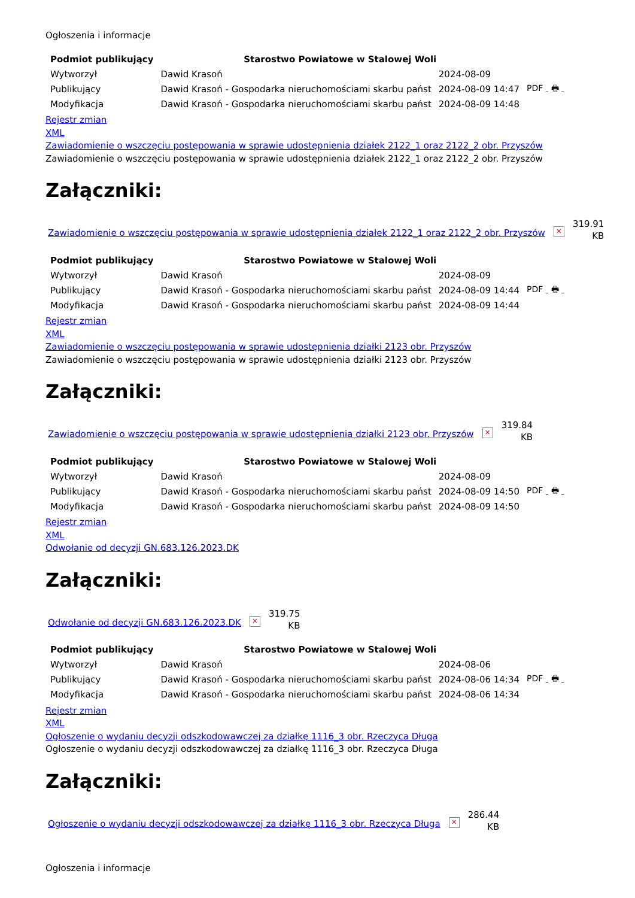Ogłoszenia i informacje
| Podmiot publikujący | Starostwo Powiatowe w Stalowej Woli | | |
| Wytworzył | Dawid Krasoń | 2024-08-09 | PDF 🖶 |
| Publikujący | Dawid Krasoń - Gospodarka nieruchomościami skarbu państ | 2024-08-09 14:47 | |
| Modyfikacja | Dawid Krasoń - Gospodarka nieruchomościami skarbu państ | 2024-08-09 14:48 | |
Rejestr zmian
XML
Zawiadomienie o wszczęciu postępowania w sprawie udostępnienia działek 2122_1 oraz 2122_2 obr. Przyszów
Zawiadomienie o wszczęciu postępowania w sprawie udostępnienia działek 2122_1 oraz 2122_2 obr. Przyszów
Załączniki:
Zawiadomienie o wszczęciu postępowania w sprawie udostępnienia działek 2122_1 oraz 2122_2 obr. Przyszów ✕
319.91
KB
| Podmiot publikujący | Starostwo Powiatowe w Stalowej Woli | | |
| Wytworzył | Dawid Krasoń | 2024-08-09 | PDF 🖶 |
| Publikujący | Dawid Krasoń - Gospodarka nieruchomościami skarbu państ | 2024-08-09 14:44 | |
| Modyfikacja | Dawid Krasoń - Gospodarka nieruchomościami skarbu państ | 2024-08-09 14:44 | |
Rejestr zmian
XML
Zawiadomienie o wszczęciu postępowania w sprawie udostępnienia działki 2123 obr. Przyszów
Zawiadomienie o wszczęciu postępowania w sprawie udostępnienia działki 2123 obr. Przyszów
Załączniki:
Zawiadomienie o wszczęciu postępowania w sprawie udostępnienia działki 2123 obr. Przyszów ✕
319.84
KB
| Podmiot publikujący | Starostwo Powiatowe w Stalowej Woli | | |
| Wytworzył | Dawid Krasoń | 2024-08-09 | PDF 🖶 |
| Publikujący | Dawid Krasoń - Gospodarka nieruchomościami skarbu państ | 2024-08-09 14:50 | |
| Modyfikacja | Dawid Krasoń - Gospodarka nieruchomościami skarbu państ | 2024-08-09 14:50 | |
Rejestr zmian
XML
Odwołanie od decyzji GN.683.126.2023.DK
Załączniki:
Odwołanie od decyzji GN.683.126.2023.DK ✕
319.75
KB
| Podmiot publikujący | Starostwo Powiatowe w Stalowej Woli | | |
| Wytworzył | Dawid Krasoń | 2024-08-06 | PDF 🖶 |
| Publikujący | Dawid Krasoń - Gospodarka nieruchomościami skarbu państ | 2024-08-06 14:34 | |
| Modyfikacja | Dawid Krasoń - Gospodarka nieruchomościami skarbu państ | 2024-08-06 14:34 | |
Rejestr zmian
XML
Ogłoszenie o wydaniu decyzji odszkodowawczej za działkę 1116_3 obr. Rzeczyca Długa
Ogłoszenie o wydaniu decyzji odszkodowawczej za działkę 1116_3 obr. Rzeczyca Długa
Załączniki:
Ogłoszenie o wydaniu decyzji odszkodowawczej za działkę 1116_3 obr. Rzeczyca Długa ✕
286.44
KB
Ogłoszenia i informacje